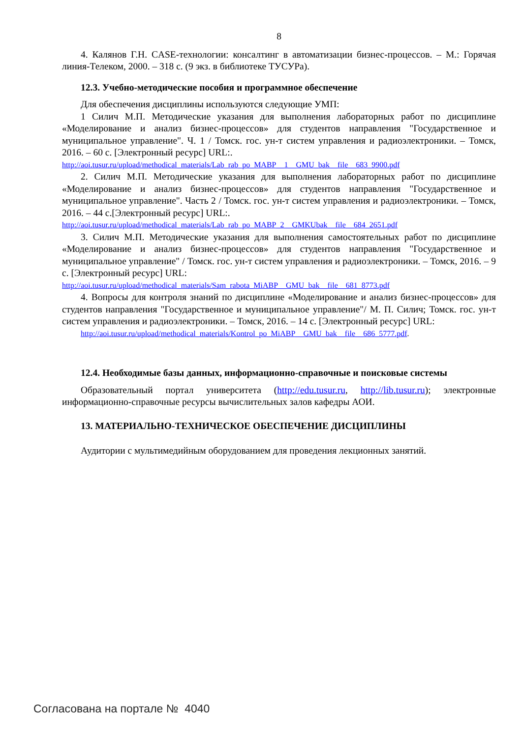8
4. Калянов Г.Н. CASE-технологии: консалтинг в автоматизации бизнес-процессов. – М.: Горячая линия-Телеком, 2000. – 318 с. (9 экз. в библиотеке ТУСУРа).
12.3. Учебно-методические пособия и программное обеспечение
Для обеспечения дисциплины используются следующие УМП:
1 Силич М.П. Методические указания для выполнения лабораторных работ по дисциплине «Моделирование и анализ бизнес-процессов» для студентов направления "Государственное и муниципальное управление". Ч. 1 / Томск. гос. ун-т систем управления и радиоэлектроники. – Томск, 2016. – 60 с. [Электронный ресурс] URL:.
http://aoi.tusur.ru/upload/methodical_materials/Lab_rab_po_MABP__1__GMU_bak__file__683_9900.pdf
2. Силич М.П. Методические указания для выполнения лабораторных работ по дисциплине «Моделирование и анализ бизнес-процессов» для студентов направления "Государственное и муниципальное управление". Часть 2 / Томск. гос. ун-т систем управления и радиоэлектроники. – Томск, 2016. – 44 с.[Электронный ресурс] URL:.
http://aoi.tusur.ru/upload/methodical_materials/Lab_rab_po_MABP_2__GMKUbak__file__684_2651.pdf
3. Силич М.П. Методические указания для выполнения самостоятельных работ по дисциплине «Моделирование и анализ бизнес-процессов» для студентов направления "Государственное и муниципальное управление" / Томск. гос. ун-т систем управления и радиоэлектроники. – Томск, 2016. – 9 с. [Электронный ресурс] URL:
http://aoi.tusur.ru/upload/methodical_materials/Sam_rabota_MiABP__GMU_bak__file__681_8773.pdf
4. Вопросы для контроля знаний по дисциплине «Моделирование и анализ бизнес-процессов» для студентов направления "Государственное и муниципальное управление"/ М. П. Силич; Томск. гос. ун-т систем управления и радиоэлектроники. – Томск, 2016. – 14 с. [Электронный ресурс] URL:
http://aoi.tusur.ru/upload/methodical_materials/Kontrol_po_MiABP__GMU_bak__file__686_5777.pdf.
12.4. Необходимые базы данных, информационно-справочные и поисковые системы
Образовательный портал университета (http://edu.tusur.ru, http://lib.tusur.ru); электронные информационно-справочные ресурсы вычислительных залов кафедры АОИ.
13. МАТЕРИАЛЬНО-ТЕХНИЧЕСКОЕ ОБЕСПЕЧЕНИЕ ДИСЦИПЛИНЫ
Аудитории с мультимедийным оборудованием для проведения лекционных занятий.
Согласована на портале № 4040